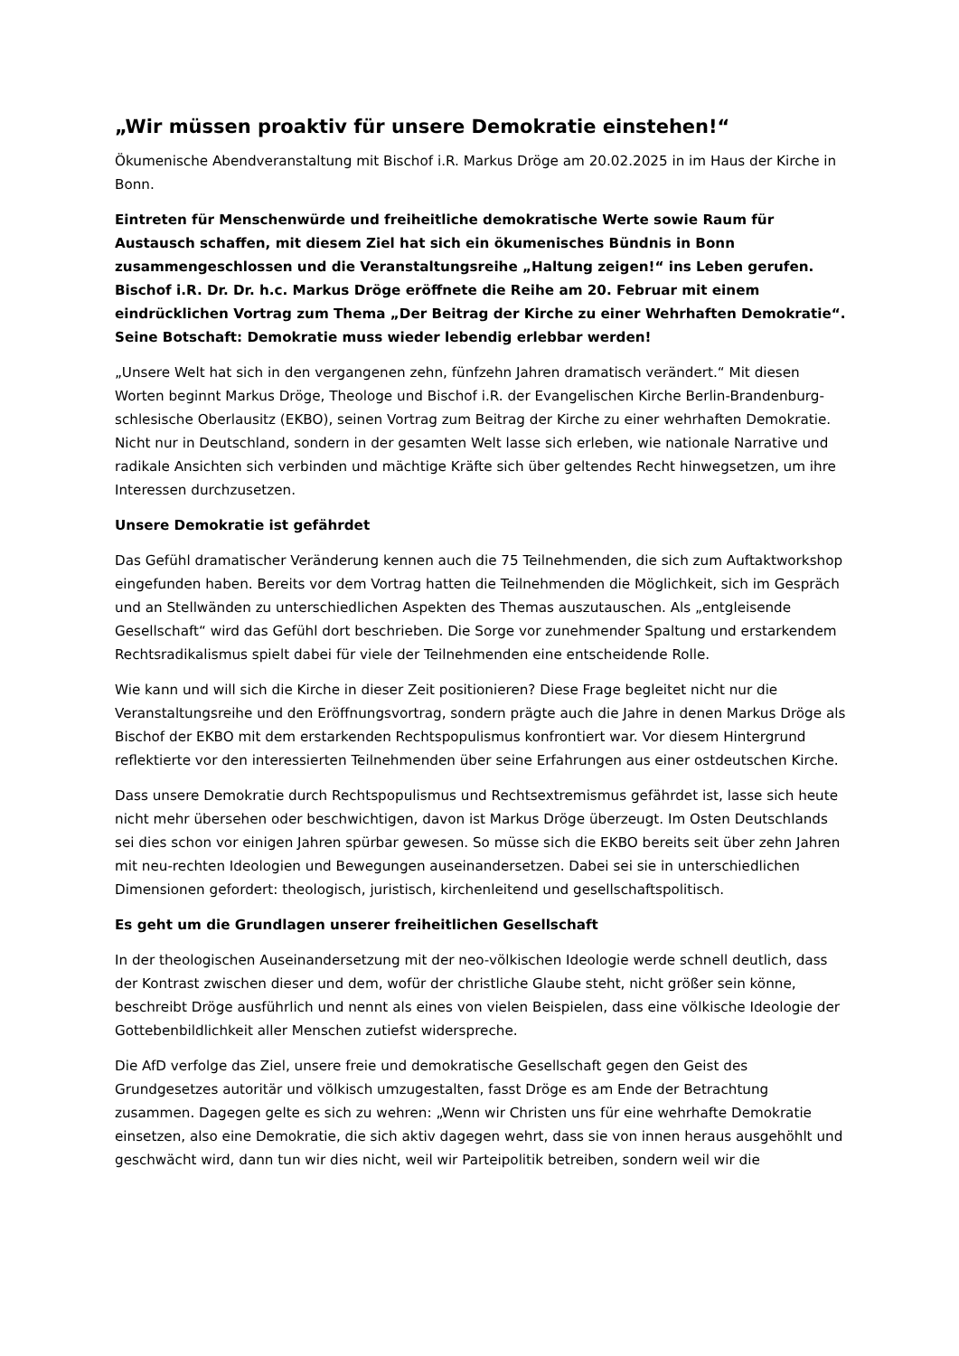„Wir müssen proaktiv für unsere Demokratie einstehen!“
Ökumenische Abendveranstaltung mit Bischof i.R. Markus Dröge am 20.02.2025 in im Haus der Kirche in Bonn.
Eintreten für Menschenwürde und freiheitliche demokratische Werte sowie Raum für Austausch schaffen, mit diesem Ziel hat sich ein ökumenisches Bündnis in Bonn zusammengeschlossen und die Veranstaltungsreihe „Haltung zeigen!“ ins Leben gerufen. Bischof i.R. Dr. Dr. h.c. Markus Dröge eröffnete die Reihe am 20. Februar mit einem eindrücklichen Vortrag zum Thema „Der Beitrag der Kirche zu einer Wehrhaften Demokratie“. Seine Botschaft: Demokratie muss wieder lebendig erlebbar werden!
„Unsere Welt hat sich in den vergangenen zehn, fünfzehn Jahren dramatisch verändert.“ Mit diesen Worten beginnt Markus Dröge, Theologe und Bischof i.R. der Evangelischen Kirche Berlin-Brandenburg-schlesische Oberlausitz (EKBO), seinen Vortrag zum Beitrag der Kirche zu einer wehrhaften Demokratie. Nicht nur in Deutschland, sondern in der gesamten Welt lasse sich erleben, wie nationale Narrative und radikale Ansichten sich verbinden und mächtige Kräfte sich über geltendes Recht hinwegsetzen, um ihre Interessen durchzusetzen.
Unsere Demokratie ist gefährdet
Das Gefühl dramatischer Veränderung kennen auch die 75 Teilnehmenden, die sich zum Auftaktworkshop eingefunden haben. Bereits vor dem Vortrag hatten die Teilnehmenden die Möglichkeit, sich im Gespräch und an Stellwänden zu unterschiedlichen Aspekten des Themas auszutauschen. Als „entgleisende Gesellschaft“ wird das Gefühl dort beschrieben. Die Sorge vor zunehmender Spaltung und erstarkendem Rechtsradikalismus spielt dabei für viele der Teilnehmenden eine entscheidende Rolle.
Wie kann und will sich die Kirche in dieser Zeit positionieren? Diese Frage begleitet nicht nur die Veranstaltungsreihe und den Eröffnungsvortrag, sondern prägte auch die Jahre in denen Markus Dröge als Bischof der EKBO mit dem erstarkenden Rechtspopulismus konfrontiert war. Vor diesem Hintergrund reflektierte vor den interessierten Teilnehmenden über seine Erfahrungen aus einer ostdeutschen Kirche.
Dass unsere Demokratie durch Rechtspopulismus und Rechtsextremismus gefährdet ist, lasse sich heute nicht mehr übersehen oder beschwichtigen, davon ist Markus Dröge überzeugt. Im Osten Deutschlands sei dies schon vor einigen Jahren spürbar gewesen. So müsse sich die EKBO bereits seit über zehn Jahren mit neu-rechten Ideologien und Bewegungen auseinandersetzen. Dabei sei sie in unterschiedlichen Dimensionen gefordert: theologisch, juristisch, kirchenleitend und gesellschaftspolitisch.
Es geht um die Grundlagen unserer freiheitlichen Gesellschaft
In der theologischen Auseinandersetzung mit der neo-völkischen Ideologie werde schnell deutlich, dass der Kontrast zwischen dieser und dem, wofür der christliche Glaube steht, nicht größer sein könne, beschreibt Dröge ausführlich und nennt als eines von vielen Beispielen, dass eine völkische Ideologie der Gottebenbildlichkeit aller Menschen zutiefst widerspreche.
Die AfD verfolge das Ziel, unsere freie und demokratische Gesellschaft gegen den Geist des Grundgesetzes autoritär und völkisch umzugestalten, fasst Dröge es am Ende der Betrachtung zusammen. Dagegen gelte es sich zu wehren: „Wenn wir Christen uns für eine wehrhafte Demokratie einsetzen, also eine Demokratie, die sich aktiv dagegen wehrt, dass sie von innen heraus ausgehöhlt und geschwächt wird, dann tun wir dies nicht, weil wir Parteipolitik betreiben, sondern weil wir die